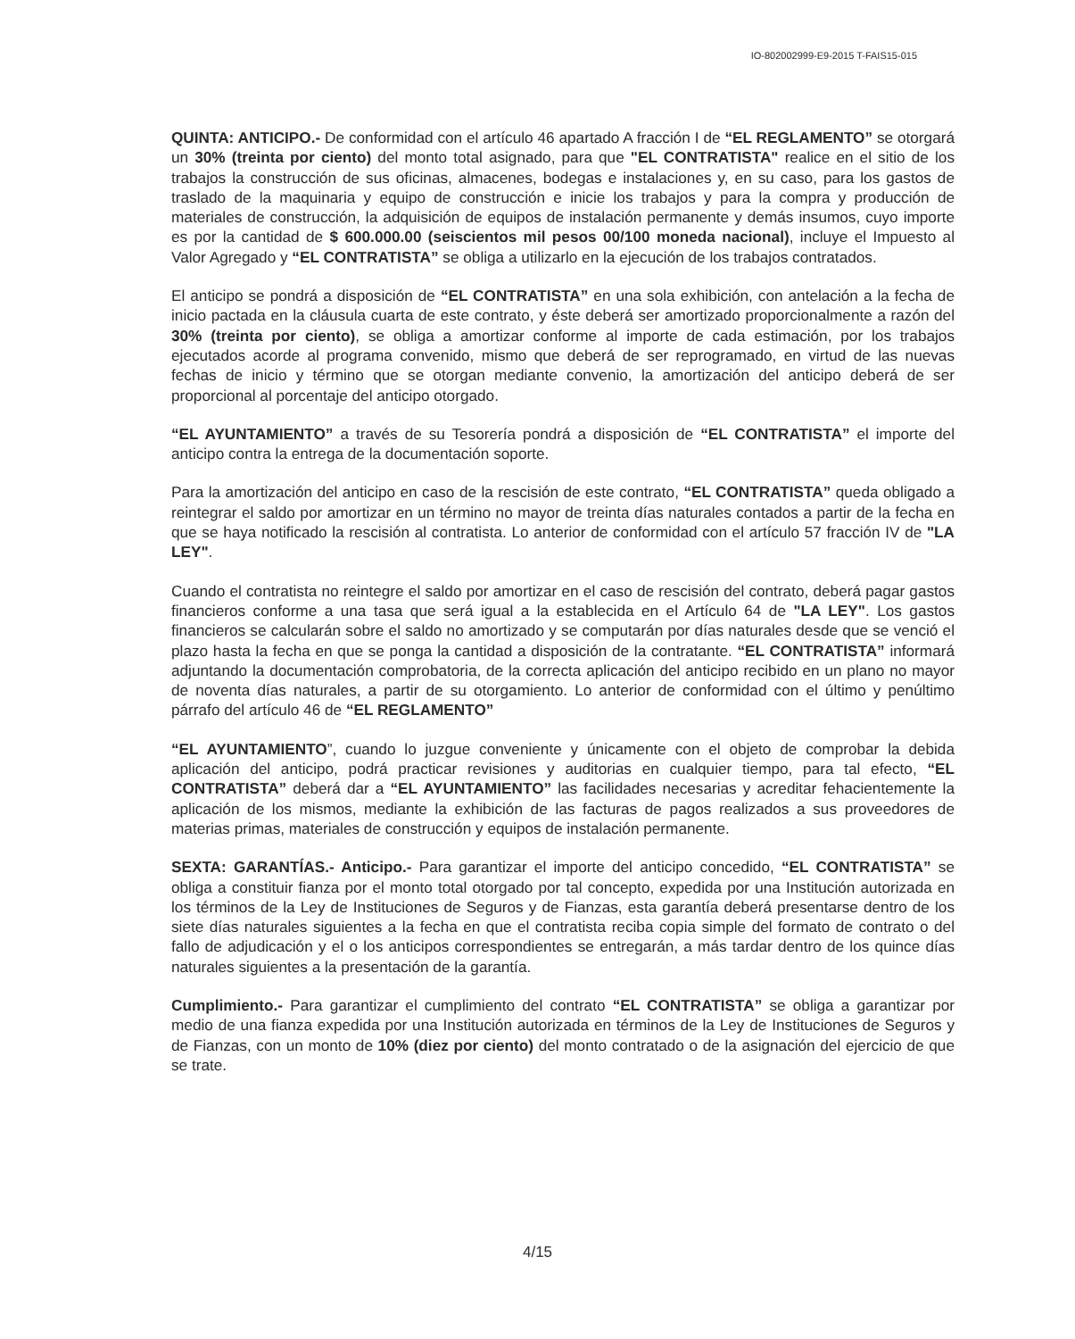IO-802002999-E9-2015 T-FAIS15-015
QUINTA: ANTICIPO.- De conformidad con el artículo 46 apartado A fracción I de “EL REGLAMENTO” se otorgará un 30% (treinta por ciento) del monto total asignado, para que "EL CONTRATISTA" realice en el sitio de los trabajos la construcción de sus oficinas, almacenes, bodegas e instalaciones y, en su caso, para los gastos de traslado de la maquinaria y equipo de construcción e inicie los trabajos y para la compra y producción de materiales de construcción, la adquisición de equipos de instalación permanente y demás insumos, cuyo importe es por la cantidad de $ 600.000.00 (seiscientos mil pesos 00/100 moneda nacional), incluye el Impuesto al Valor Agregado y “EL CONTRATISTA” se obliga a utilizarlo en la ejecución de los trabajos contratados.
El anticipo se pondrá a disposición de “EL CONTRATISTA” en una sola exhibición, con antelación a la fecha de inicio pactada en la cláusula cuarta de este contrato, y éste deberá ser amortizado proporcionalmente a razón del 30% (treinta por ciento), se obliga a amortizar conforme al importe de cada estimación, por los trabajos ejecutados acorde al programa convenido, mismo que deberá de ser reprogramado, en virtud de las nuevas fechas de inicio y término que se otorgan mediante convenio, la amortización del anticipo deberá de ser proporcional al porcentaje del anticipo otorgado.
“EL AYUNTAMIENTO” a través de su Tesorería pondrá a disposición de “EL CONTRATISTA” el importe del anticipo contra la entrega de la documentación soporte.
Para la amortización del anticipo en caso de la rescisión de este contrato, “EL CONTRATISTA” queda obligado a reintegrar el saldo por amortizar en un término no mayor de treinta días naturales contados a partir de la fecha en que se haya notificado la rescisión al contratista. Lo anterior de conformidad con el artículo 57 fracción IV de "LA LEY".
Cuando el contratista no reintegre el saldo por amortizar en el caso de rescisión del contrato, deberá pagar gastos financieros conforme a una tasa que será igual a la establecida en el Artículo 64 de "LA LEY". Los gastos financieros se calcularán sobre el saldo no amortizado y se computarán por días naturales desde que se venció el plazo hasta la fecha en que se ponga la cantidad a disposición de la contratante. “EL CONTRATISTA” informará adjuntando la documentación comprobatoria, de la correcta aplicación del anticipo recibido en un plano no mayor de noventa días naturales, a partir de su otorgamiento. Lo anterior de conformidad con el último y penúltimo párrafo del artículo 46 de “EL REGLAMENTO”
“EL AYUNTAMIENTO”, cuando lo juzgue conveniente y únicamente con el objeto de comprobar la debida aplicación del anticipo, podrá practicar revisiones y auditorias en cualquier tiempo, para tal efecto, “EL CONTRATISTA” deberá dar a “EL AYUNTAMIENTO” las facilidades necesarias y acreditar fehacientemente la aplicación de los mismos, mediante la exhibición de las facturas de pagos realizados a sus proveedores de materias primas, materiales de construcción y equipos de instalación permanente.
SEXTA: GARANTÍAS.- Anticipo.- Para garantizar el importe del anticipo concedido, “EL CONTRATISTA” se obliga a constituir fianza por el monto total otorgado por tal concepto, expedida por una Institución autorizada en los términos de la Ley de Instituciones de Seguros y de Fianzas, esta garantía deberá presentarse dentro de los siete días naturales siguientes a la fecha en que el contratista reciba copia simple del formato de contrato o del fallo de adjudicación y el o los anticipos correspondientes se entregarán, a más tardar dentro de los quince días naturales siguientes a la presentación de la garantía.
Cumplimiento.- Para garantizar el cumplimiento del contrato “EL CONTRATISTA” se obliga a garantizar por medio de una fianza expedida por una Institución autorizada en términos de la Ley de Instituciones de Seguros y de Fianzas, con un monto de 10% (diez por ciento) del monto contratado o de la asignación del ejercicio de que se trate.
4/15